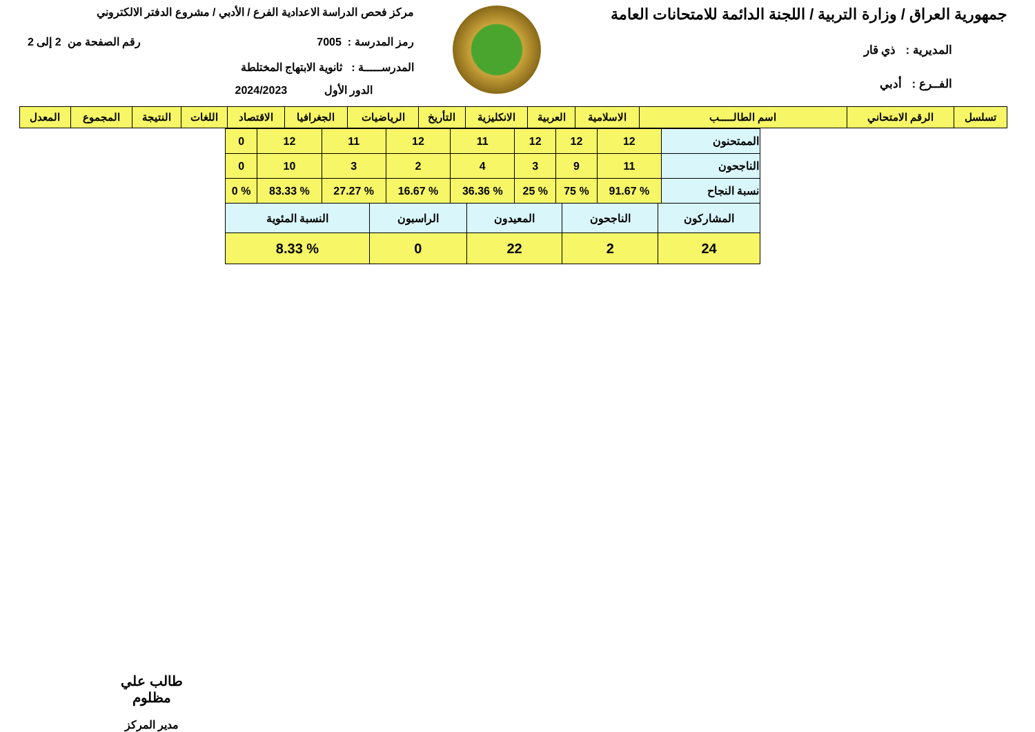جمهورية العراق / وزارة التربية / اللجنة الدائمة للامتحانات العامة
المديرية : ذي قار
الفــرع : أدبي
مركز فحص الدراسة الاعدادية الفرع / الأدبي / مشروع الدفتر الالكتروني
رمز المدرسة : 7005 رقم الصفحة من 2 إلى 2
المدرســـــة : ثانوية الابتهاج المختلطة
الدور الأول 2024/2023
| تسلسل | الرقم الامتحاني | اسم الطالـــــب | الاسلامية | العربية | الانكليزية | التأريخ | الرياضيات | الجغرافيا | الاقتصاد | اللغات | النتيجة | المجموع | المعدل |
| --- | --- | --- | --- | --- | --- | --- | --- | --- | --- | --- | --- | --- | --- |
| الممتحنون | 12 | 12 | 12 | 11 | 12 | 11 | 12 | 0 |
| الناجحون | 11 | 9 | 3 | 4 | 2 | 3 | 10 | 0 |
| نسبة النجاح | % 91.67 | % 75 | % 25 | % 36.36 | % 16.67 | % 27.27 | % 83.33 | % 0 |
| المشاركون | الناجحون | المعيدون | الراسبون | النسبة المئوية |
| 24 | 2 | 22 | 0 | % 8.33 |
طالب علي مظلوم
مدير المركز